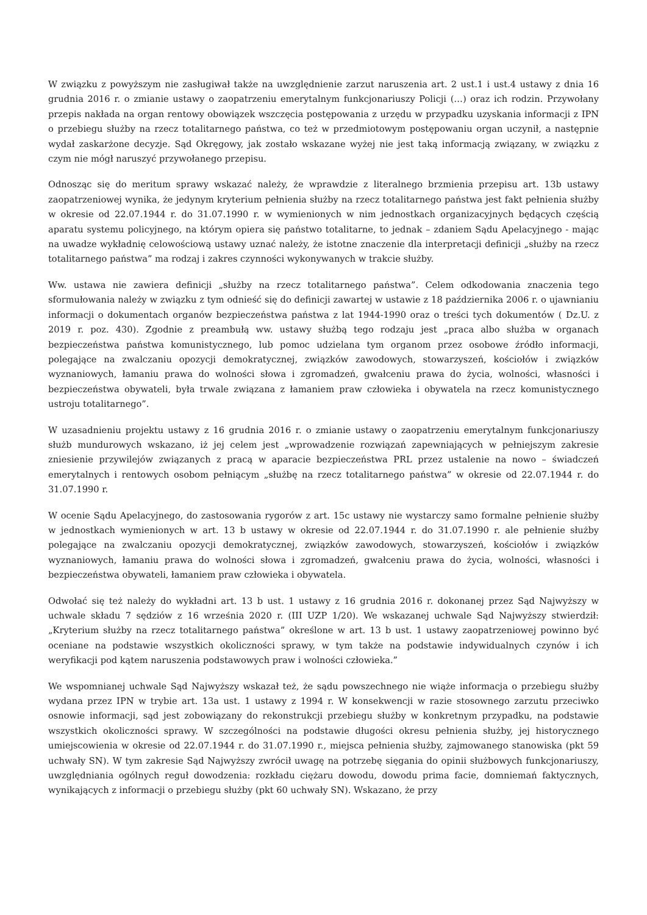W związku z powyższym nie zasługiwał także na uwzględnienie zarzut naruszenia art. 2 ust.1 i ust.4 ustawy z dnia 16 grudnia 2016 r. o zmianie ustawy o zaopatrzeniu emerytalnym funkcjonariuszy Policji (…) oraz ich rodzin. Przywołany przepis nakłada na organ rentowy obowiązek wszczęcia postępowania z urzędu w przypadku uzyskania informacji z IPN o przebiegu służby na rzecz totalitarnego państwa, co też w przedmiotowym postępowaniu organ uczynił, a następnie wydał zaskarżone decyzje. Sąd Okręgowy, jak zostało wskazane wyżej nie jest taką informacją związany, w związku z czym nie mógł naruszyć przywołanego przepisu.
Odnosząc się do meritum sprawy wskazać należy, że wprawdzie z literalnego brzmienia przepisu art. 13b ustawy zaopatrzeniowej wynika, że jedynym kryterium pełnienia służby na rzecz totalitarnego państwa jest fakt pełnienia służby w okresie od 22.07.1944 r. do 31.07.1990 r. w wymienionych w nim jednostkach organizacyjnych będących częścią aparatu systemu policyjnego, na którym opiera się państwo totalitarne, to jednak – zdaniem Sądu Apelacyjnego - mając na uwadze wykładnię celowościową ustawy uznać należy, że istotne znaczenie dla interpretacji definicji „służby na rzecz totalitarnego państwa” ma rodzaj i zakres czynności wykonywanych w trakcie służby.
Ww. ustawa nie zawiera definicji „służby na rzecz totalitarnego państwa”. Celem odkodowania znaczenia tego sformułowania należy w związku z tym odnieść się do definicji zawartej w ustawie z 18 października 2006 r. o ujawnianiu informacji o dokumentach organów bezpieczeństwa państwa z lat 1944-1990 oraz o treści tych dokumentów ( Dz.U. z 2019 r. poz. 430). Zgodnie z preambułą ww. ustawy służbą tego rodzaju jest „praca albo służba w organach bezpieczeństwa państwa komunistycznego, lub pomoc udzielana tym organom przez osobowe źródło informacji, polegające na zwalczaniu opozycji demokratycznej, związków zawodowych, stowarzyszeń, kościołów i związków wyznaniowych, łamaniu prawa do wolności słowa i zgromadzeń, gwałceniu prawa do życia, wolności, własności i bezpieczeństwa obywateli, była trwale związana z łamaniem praw człowieka i obywatela na rzecz komunistycznego ustroju totalitarnego”.
W uzasadnieniu projektu ustawy z 16 grudnia 2016 r. o zmianie ustawy o zaopatrzeniu emerytalnym funkcjonariuszy służb mundurowych wskazano, iż jej celem jest „wprowadzenie rozwiązań zapewniających w pełniejszym zakresie zniesienie przywilejów związanych z pracą w aparacie bezpieczeństwa PRL przez ustalenie na nowo – świadczeń emerytalnych i rentowych osobom pełniącym „służbę na rzecz totalitarnego państwa” w okresie od 22.07.1944 r. do 31.07.1990 r.
W ocenie Sądu Apelacyjnego, do zastosowania rygorów z art. 15c ustawy nie wystarczy samo formalne pełnienie służby w jednostkach wymienionych w art. 13 b ustawy w okresie od 22.07.1944 r. do 31.07.1990 r. ale pełnienie służby polegające na zwalczaniu opozycji demokratycznej, związków zawodowych, stowarzyszeń, kościołów i związków wyznaniowych, łamaniu prawa do wolności słowa i zgromadzeń, gwałceniu prawa do życia, wolności, własności i bezpieczeństwa obywateli, łamaniem praw człowieka i obywatela.
Odwołać się też należy do wykładni art. 13 b ust. 1 ustawy z 16 grudnia 2016 r. dokonanej przez Sąd Najwyższy w uchwale składu 7 sędziów z 16 września 2020 r. (III UZP 1/20). We wskazanej uchwale Sąd Najwyższy stwierdził: „Kryterium służby na rzecz totalitarnego państwa” określone w art. 13 b ust. 1 ustawy zaopatrzeniowej powinno być oceniane na podstawie wszystkich okoliczności sprawy, w tym także na podstawie indywidualnych czynów i ich weryfikacji pod kątem naruszenia podstawowych praw i wolności człowieka.”
We wspomnianej uchwale Sąd Najwyższy wskazał też, że sądu powszechnego nie wiąże informacja o przebiegu służby wydana przez IPN w trybie art. 13a ust. 1 ustawy z 1994 r. W konsekwencji w razie stosownego zarzutu przeciwko osnowie informacji, sąd jest zobowiązany do rekonstrukcji przebiegu służby w konkretnym przypadku, na podstawie wszystkich okoliczności sprawy. W szczególności na podstawie długości okresu pełnienia służby, jej historycznego umiejscowienia w okresie od 22.07.1944 r. do 31.07.1990 r., miejsca pełnienia służby, zajmowanego stanowiska (pkt 59 uchwały SN). W tym zakresie Sąd Najwyższy zwrócił uwagę na potrzebę sięgania do opinii służbowych funkcjonariuszy, uwzględniania ogólnych reguł dowodzenia: rozkładu ciężaru dowodu, dowodu prima facie, domniemań faktycznych, wynikających z informacji o przebiegu służby (pkt 60 uchwały SN). Wskazano, że przy